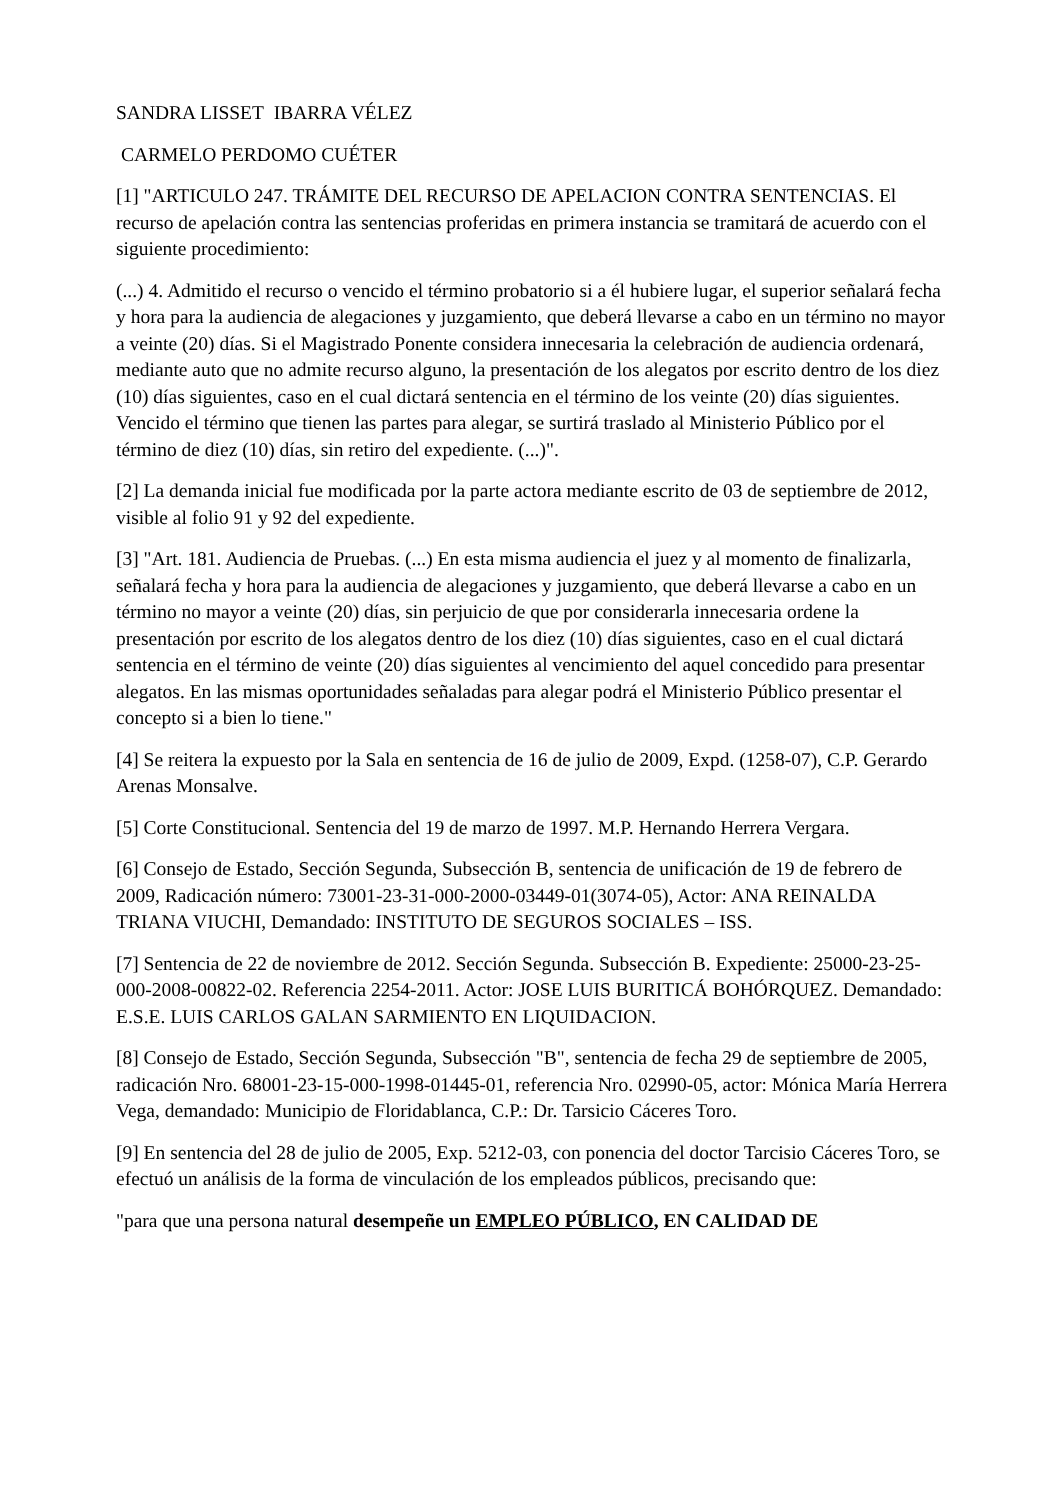SANDRA LISSET IBARRA VÉLEZ
CARMELO PERDOMO CUÉTER
[1] "ARTICULO 247. TRÁMITE DEL RECURSO DE APELACION CONTRA SENTENCIAS. El recurso de apelación contra las sentencias proferidas en primera instancia se tramitará de acuerdo con el siguiente procedimiento:
(...) 4. Admitido el recurso o vencido el término probatorio si a él hubiere lugar, el superior señalará fecha y hora para la audiencia de alegaciones y juzgamiento, que deberá llevarse a cabo en un término no mayor a veinte (20) días. Si el Magistrado Ponente considera innecesaria la celebración de audiencia ordenará, mediante auto que no admite recurso alguno, la presentación de los alegatos por escrito dentro de los diez (10) días siguientes, caso en el cual dictará sentencia en el término de los veinte (20) días siguientes. Vencido el término que tienen las partes para alegar, se surtirá traslado al Ministerio Público por el término de diez (10) días, sin retiro del expediente. (...)".
[2] La demanda inicial fue modificada por la parte actora mediante escrito de 03 de septiembre de 2012, visible al folio 91 y 92 del expediente.
[3] "Art. 181. Audiencia de Pruebas. (...) En esta misma audiencia el juez y al momento de finalizarla, señalará fecha y hora para la audiencia de alegaciones y juzgamiento, que deberá llevarse a cabo en un término no mayor a veinte (20) días, sin perjuicio de que por considerarla innecesaria ordene la presentación por escrito de los alegatos dentro de los diez (10) días siguientes, caso en el cual dictará sentencia en el término de veinte (20) días siguientes al vencimiento del aquel concedido para presentar alegatos. En las mismas oportunidades señaladas para alegar podrá el Ministerio Público presentar el concepto si a bien lo tiene."
[4] Se reitera la expuesto por la Sala en sentencia de 16 de julio de 2009, Expd. (1258-07), C.P. Gerardo Arenas Monsalve.
[5] Corte Constitucional. Sentencia del 19 de marzo de 1997. M.P. Hernando Herrera Vergara.
[6] Consejo de Estado, Sección Segunda, Subsección B, sentencia de unificación de 19 de febrero de 2009, Radicación número: 73001-23-31-000-2000-03449-01(3074-05), Actor: ANA REINALDA TRIANA VIUCHI, Demandado: INSTITUTO DE SEGUROS SOCIALES – ISS.
[7] Sentencia de 22 de noviembre de 2012. Sección Segunda. Subsección B. Expediente: 25000-23-25-000-2008-00822-02. Referencia 2254-2011. Actor: JOSE LUIS BURITICÁ BOHÓRQUEZ. Demandado: E.S.E. LUIS CARLOS GALAN SARMIENTO EN LIQUIDACION.
[8] Consejo de Estado, Sección Segunda, Subsección "B", sentencia de fecha 29 de septiembre de 2005, radicación Nro. 68001-23-15-000-1998-01445-01, referencia Nro. 02990-05, actor: Mónica María Herrera Vega, demandado: Municipio de Floridablanca, C.P.: Dr. Tarsicio Cáceres Toro.
[9] En sentencia del 28 de julio de 2005, Exp. 5212-03, con ponencia del doctor Tarcisio Cáceres Toro, se efectuó un análisis de la forma de vinculación de los empleados públicos, precisando que:
"para que una persona natural desempeñe un EMPLEO PÚBLICO, EN CALIDAD DE